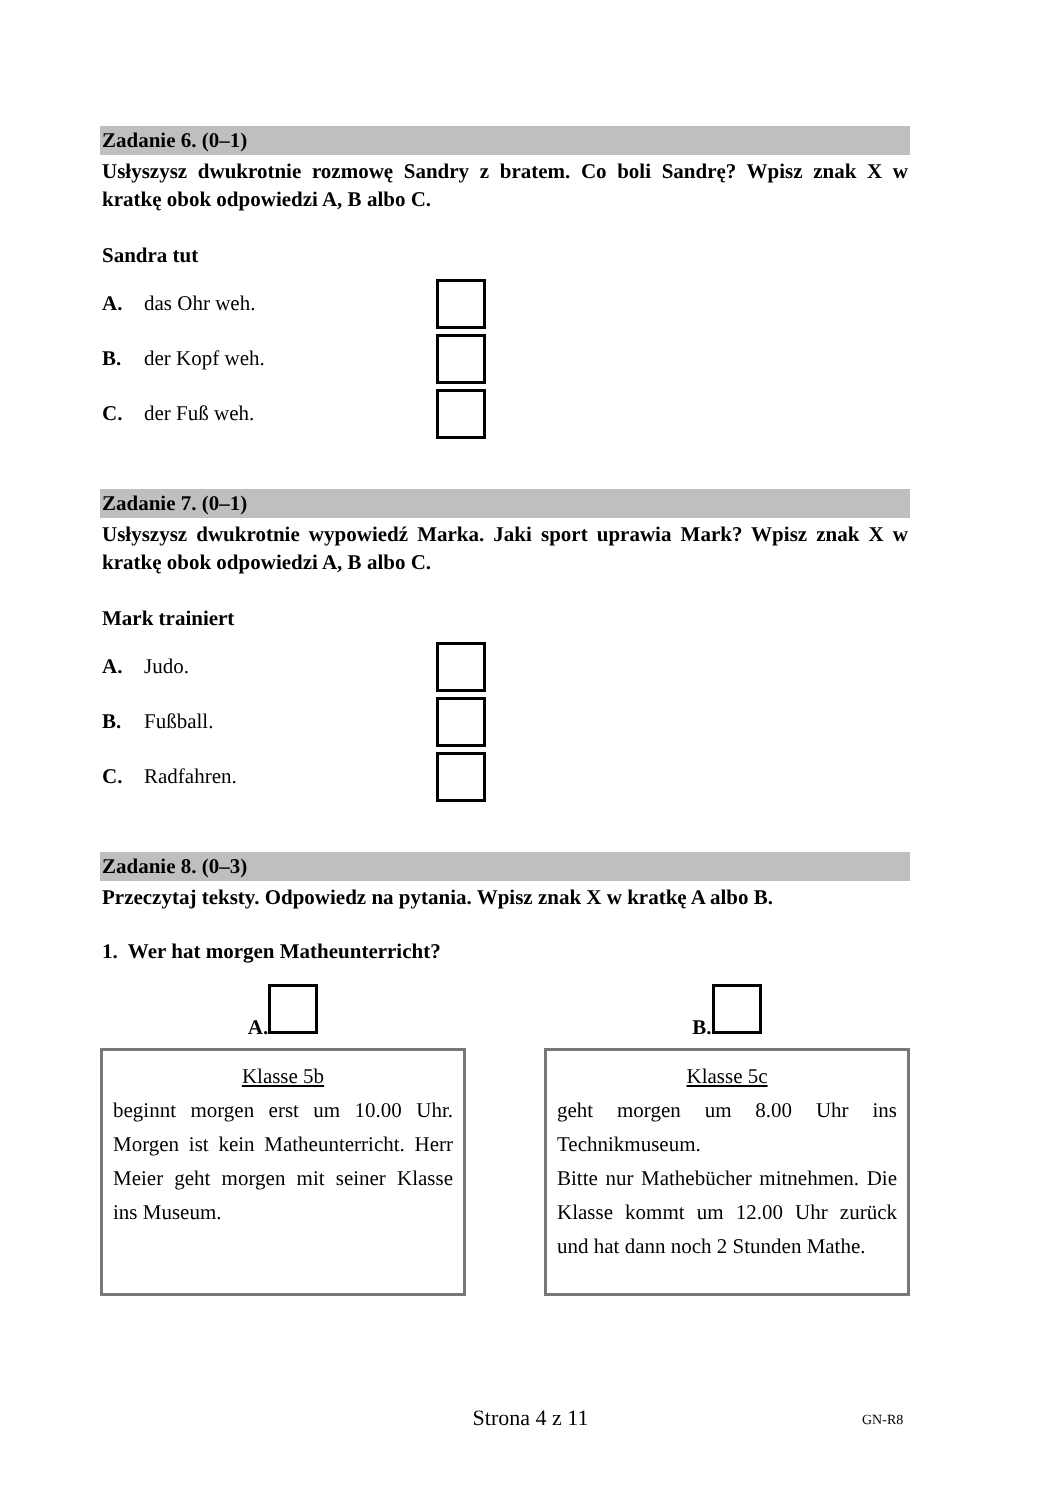Zadanie 6. (0–1)
Usłyszysz dwukrotnie rozmowę Sandry z bratem. Co boli Sandrę? Wpisz znak X w kratkę obok odpowiedzi A, B albo C.
Sandra tut
A. das Ohr weh.
B. der Kopf weh.
C. der Fuß weh.
Zadanie 7. (0–1)
Usłyszysz dwukrotnie wypowiedź Marka. Jaki sport uprawia Mark? Wpisz znak X w kratkę obok odpowiedzi A, B albo C.
Mark trainiert
A. Judo.
B. Fußball.
C. Radfahren.
Zadanie 8. (0–3)
Przeczytaj teksty. Odpowiedz na pytania. Wpisz znak X w kratkę A albo B.
1. Wer hat morgen Matheunterricht?
A. B.
Klasse 5b
beginnt morgen erst um 10.00 Uhr. Morgen ist kein Matheunterricht. Herr Meier geht morgen mit seiner Klasse ins Museum.
Klasse 5c
geht morgen um 8.00 Uhr ins Technikmuseum.
Bitte nur Mathebücher mitnehmen. Die Klasse kommt um 12.00 Uhr zurück und hat dann noch 2 Stunden Mathe.
Strona 4 z 11 GN-R8